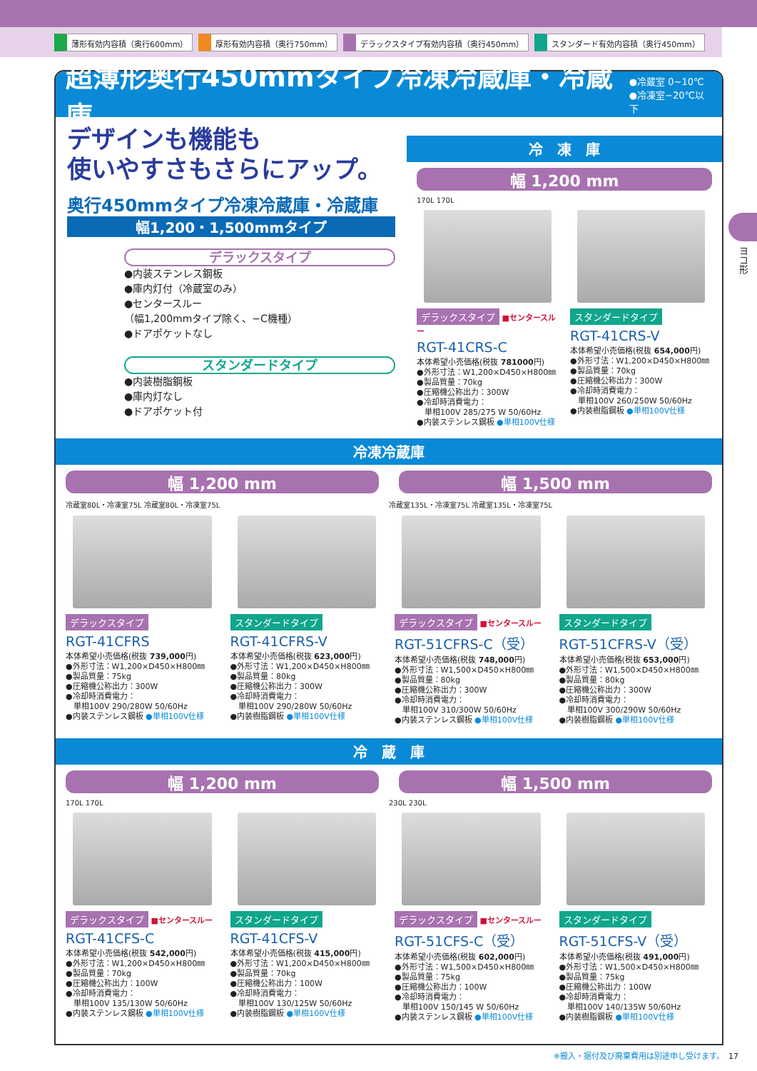薄形有効内容積（奥行600mm） 厚形有効内容積（奥行750mm） デラックスタイプ有効内容積（奥行450mm） スタンダード有効内容積（奥行450mm）
超薄形奥行450mmタイプ冷凍冷蔵庫・冷蔵庫
●冷蔵室 0~10℃
●冷凍室−20℃以下
デザインも機能も
使いやすさもさらにアップ。
奥行450mmタイプ冷凍冷蔵庫・冷蔵庫
幅1,200・1,500mmタイプ
デラックスタイプ
●内装ステンレス鋼板
●庫内灯付（冷蔵室のみ）
●センタースルー
（幅1,200mmタイプ除く、−C機種）
●ドアポケットなし
スタンダードタイプ
●内装樹脂鋼板
●庫内灯なし
●ドアポケット付
冷　凍　庫
幅 1,200 mm
170L 170L
デラックスタイプ ■センタースルー
RGT-41CRS-C
本体希望小売価格(税抜 781000円)
●外形寸法：W1,200×D450×H800㎜
●製品質量：70kg
●圧縮機公称出力：300W
●冷却時消費電力：
　単相100V 285/275 W 50/60Hz
●内装ステンレス鋼板 ●単相100V仕様
スタンダードタイプ
RGT-41CRS-V
本体希望小売価格(税抜 654,000円)
●外形寸法：W1,200×D450×H800㎜
●製品質量：70kg
●圧縮機公称出力：300W
●冷却時消費電力：
　単相100V 260/250W 50/60Hz
●内装樹脂鋼板 ●単相100V仕様
冷凍冷蔵庫
幅 1,200 mm 幅 1,500 mm
冷蔵室80L・冷凍室75L 冷蔵室80L・冷凍室75L 冷蔵室135L・冷凍室75L 冷蔵室135L・冷凍室75L
デラックスタイプ
RGT-41CFRS
本体希望小売価格(税抜 739,000円)
●外形寸法：W1,200×D450×H800㎜
●製品質量：75kg
●圧縮機公称出力：300W
●冷却時消費電力：
　単相100V 290/280W 50/60Hz
●内装ステンレス鋼板 ●単相100V仕様
スタンダードタイプ
RGT-41CFRS-V
本体希望小売価格(税抜 623,000円)
●外形寸法：W1,200×D450×H800㎜
●製品質量：80kg
●圧縮機公称出力：300W
●冷却時消費電力：
　単相100V 290/280W 50/60Hz
●内装樹脂鋼板 ●単相100V仕様
デラックスタイプ ■センタースルー
RGT-51CFRS-C（受）
本体希望小売価格(税抜 748,000円)
●外形寸法：W1,500×D450×H800㎜
●製品質量：80kg
●圧縮機公称出力：300W
●冷却時消費電力：
　単相100V 310/300W 50/60Hz
●内装ステンレス鋼板 ●単相100V仕様
スタンダードタイプ
RGT-51CFRS-V（受）
本体希望小売価格(税抜 653,000円)
●外形寸法：W1,500×D450×H800㎜
●製品質量：80kg
●圧縮機公称出力：300W
●冷却時消費電力：
　単相100V 300/290W 50/60Hz
●内装樹脂鋼板 ●単相100V仕様
冷　蔵　庫
幅 1,200 mm 幅 1,500 mm
170L 170L 230L 230L
デラックスタイプ ■センタースルー
RGT-41CFS-C
本体希望小売価格(税抜 542,000円)
●外形寸法：W1,200×D450×H800㎜
●製品質量：70kg
●圧縮機公称出力：100W
●冷却時消費電力：
　単相100V 135/130W 50/60Hz
●内装ステンレス鋼板 ●単相100V仕様
スタンダードタイプ
RGT-41CFS-V
本体希望小売価格(税抜 415,000円)
●外形寸法：W1,200×D450×H800㎜
●製品質量：70kg
●圧縮機公称出力：100W
●冷却時消費電力：
　単相100V 130/125W 50/60Hz
●内装樹脂鋼板 ●単相100V仕様
デラックスタイプ ■センタースルー
RGT-51CFS-C（受）
本体希望小売価格(税抜 602,000円)
●外形寸法：W1,500×D450×H800㎜
●製品質量：75kg
●圧縮機公称出力：100W
●冷却時消費電力：
　単相100V 150/145 W 50/60Hz
●内装ステンレス鋼板 ●単相100V仕様
スタンダードタイプ
RGT-51CFS-V（受）
本体希望小売価格(税抜 491,000円)
●外形寸法：W1,500×D450×H800㎜
●製品質量：75kg
●圧縮機公称出力：100W
●冷却時消費電力：
　単相100V 140/135W 50/60Hz
●内装樹脂鋼板 ●単相100V仕様
ヨコ形
※搬入・据付及び廃棄費用は別途申し受けます。　17